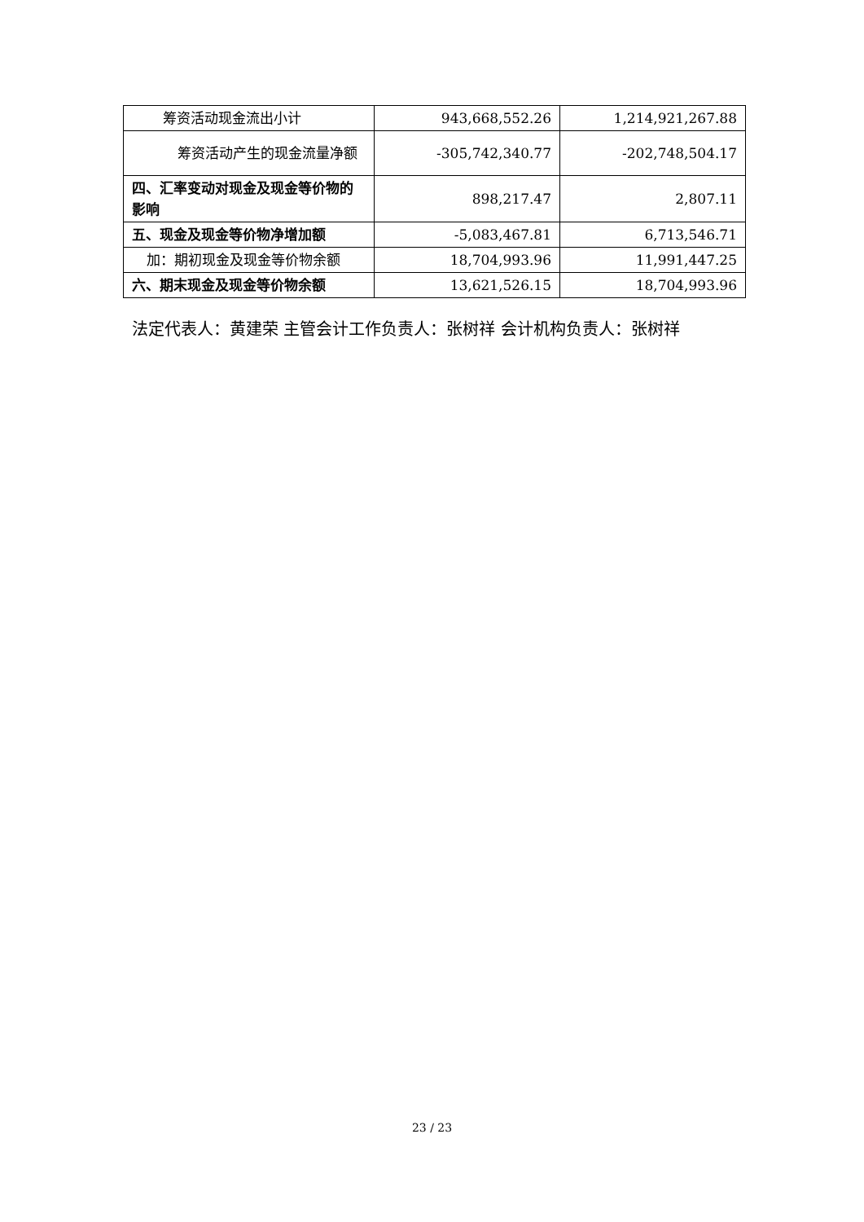| 筹资活动现金流出小计 | 943,668,552.26 | 1,214,921,267.88 |
| 筹资活动产生的现金流量净 额 | -305,742,340.77 | -202,748,504.17 |
| 四、汇率变动对现金及现金等价物的影响 | 898,217.47 | 2,807.11 |
| 五、现金及现金等价物净增加额 | -5,083,467.81 | 6,713,546.71 |
| 加：期初现金及现金等价物余额 | 18,704,993.96 | 11,991,447.25 |
| 六、期末现金及现金等价物余额 | 13,621,526.15 | 18,704,993.96 |
法定代表人：黄建荣 主管会计工作负责人：张树祥 会计机构负责人：张树祥
23 / 23